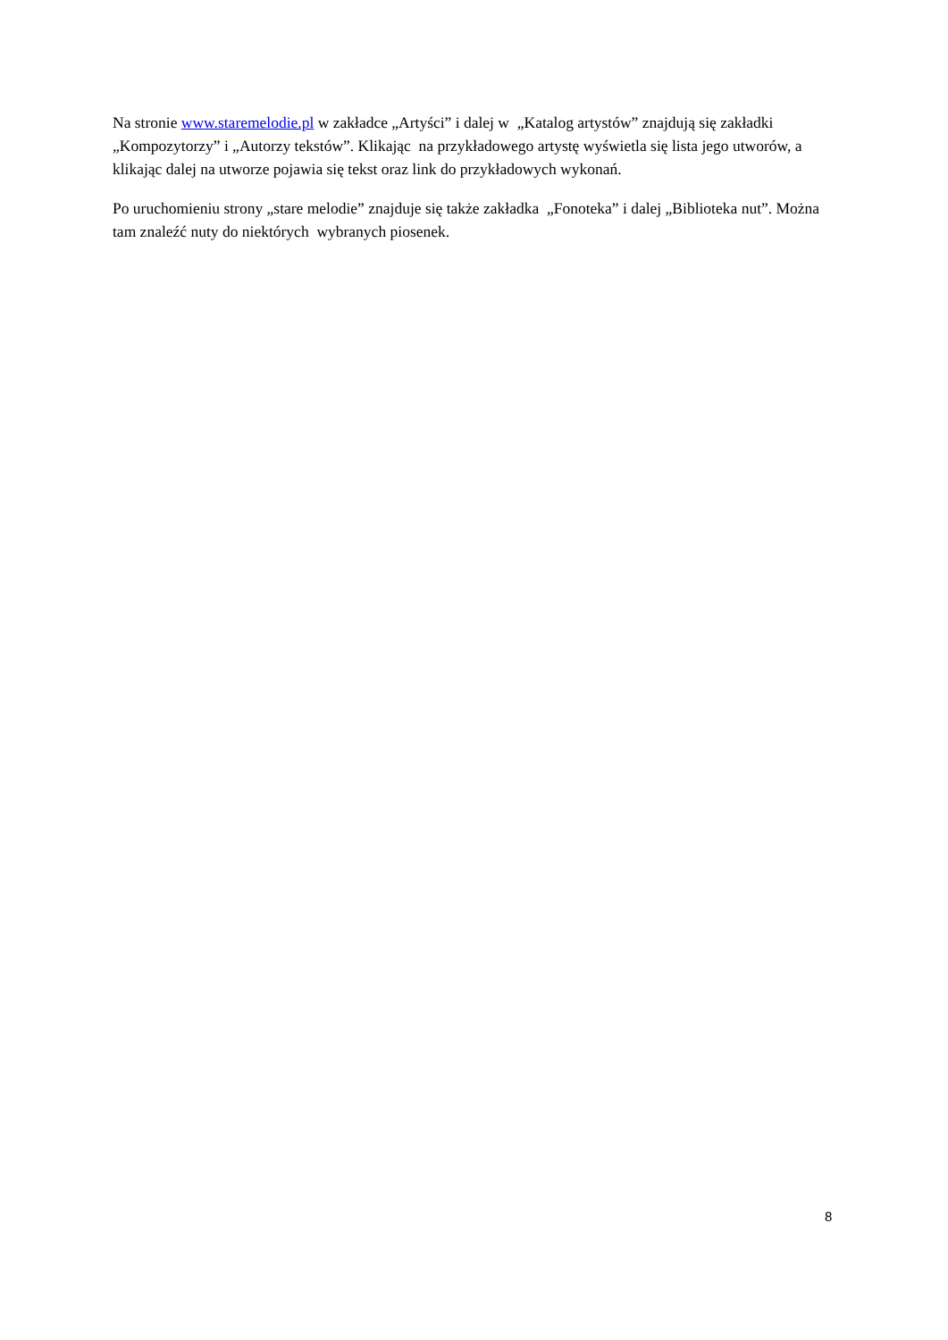Na stronie www.staremelodie.pl w zakładce „Artyści” i dalej w „Katalog artystów” znajdują się zakładki „Kompozytorzy” i „Autorzy tekstów”. Klikając na przykładowego artystę wyświetla się lista jego utworów, a klikając dalej na utworze pojawia się tekst oraz link do przykładowych wykonań.
Po uruchomieniu strony „stare melodie” znajduje się także zakładka „Fonoteka” i dalej „Biblioteka nut”. Można tam znaleźć nuty do niektórych wybranych piosenek.
8